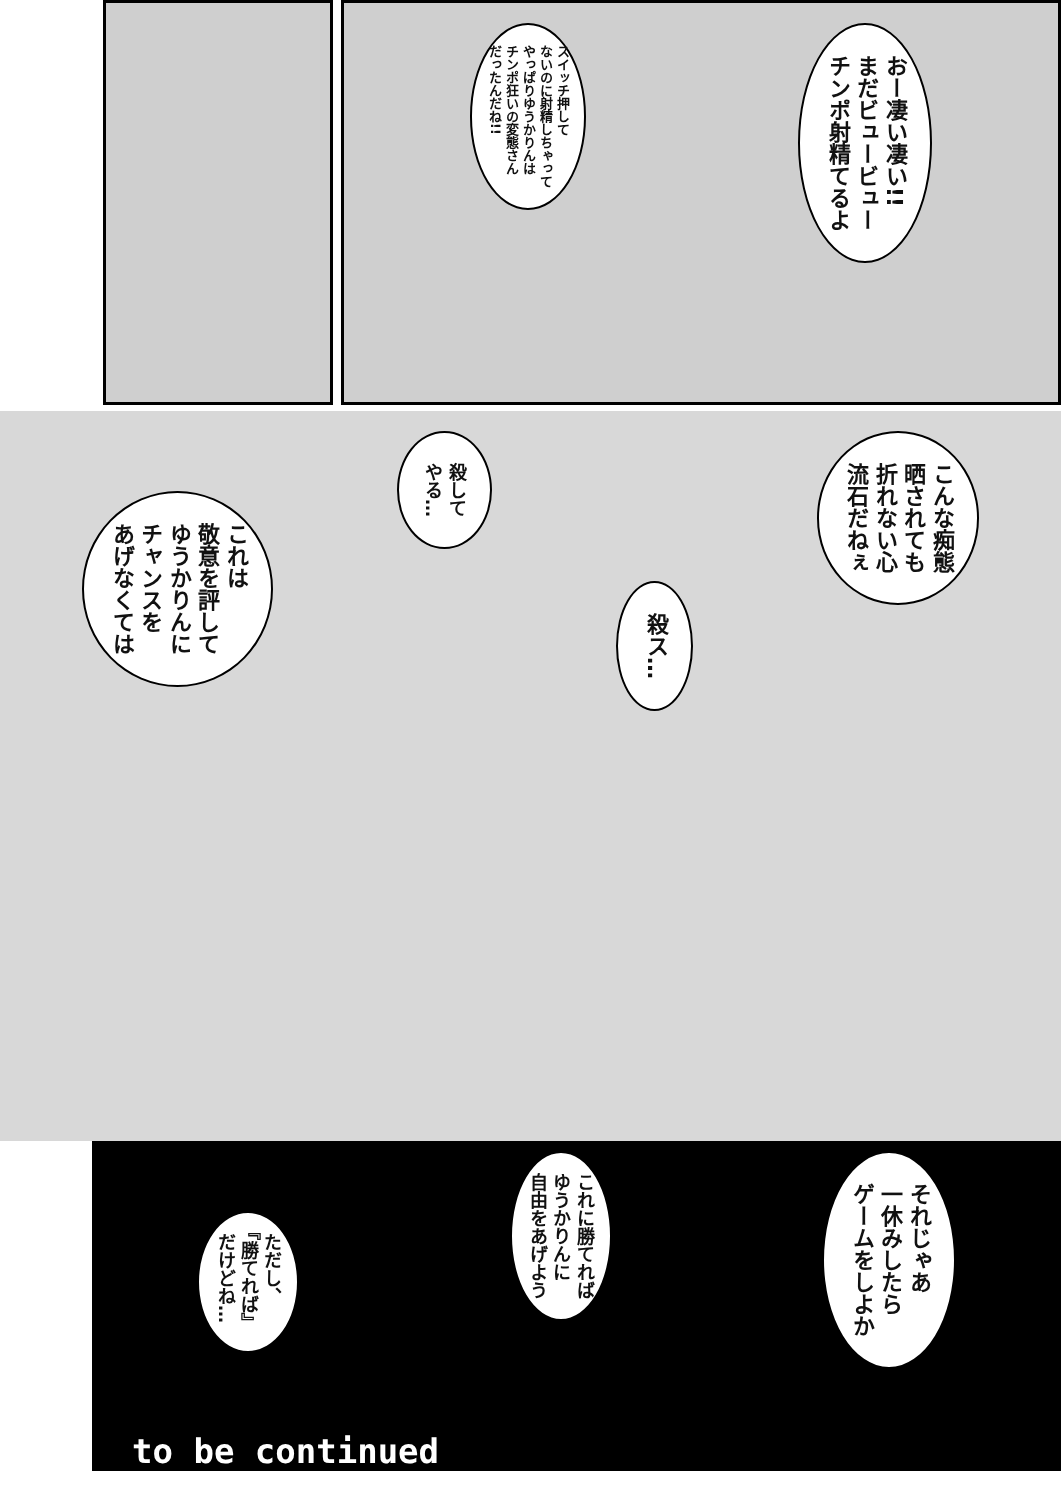おー凄い凄い!!
まだビュービュー
チンポ射精てるよ
スイッチ押して
ないのに射精しちゃって
やっぱりゆうかりんは
チンポ狂いの変態さん
だったんだね!!
こんな痴態
晒されても
折れない心
流石だねぇ
殺ス…
殺して
やる…
これは
敬意を評して
ゆうかりんに
チャンスを
あげなくては
それじゃあ
一休みしたら
ゲームをしよか
これに勝てれば
ゆうかりんに
自由をあげよう
ただし、
『勝てれば』
だけどね…
to be continued